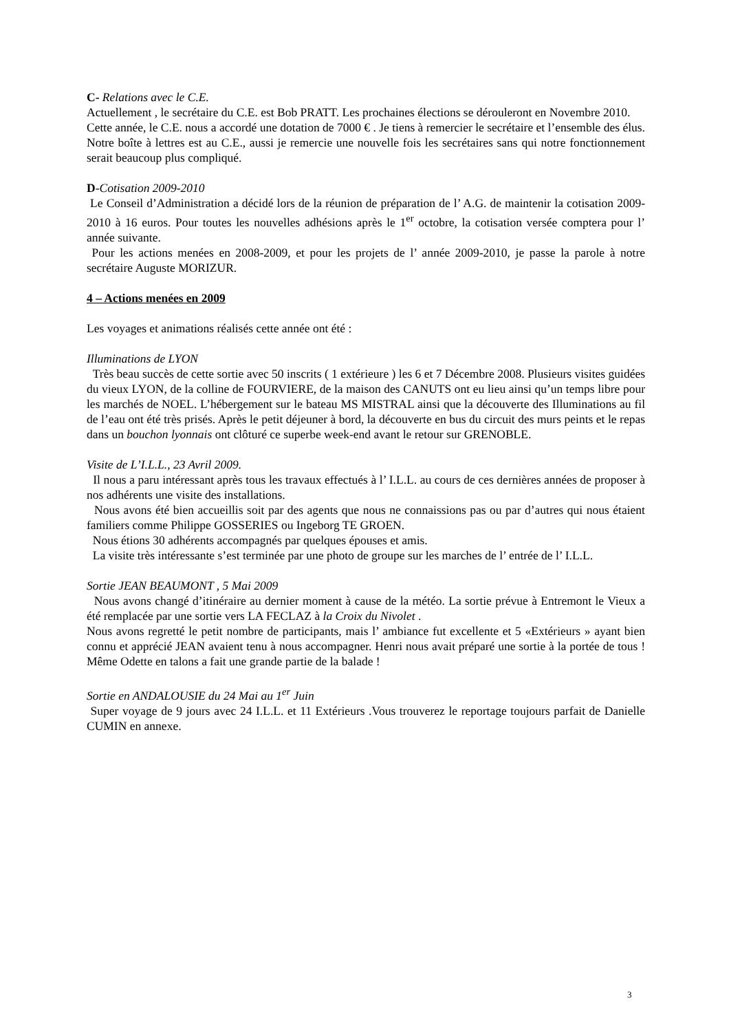C- Relations avec le C.E.
Actuellement , le secrétaire du C.E. est Bob PRATT. Les prochaines élections se dérouleront en Novembre 2010.
Cette année, le C.E. nous a accordé une dotation de 7000 € . Je tiens à remercier le secrétaire et l’ensemble des élus.
Notre boîte à lettres est au C.E., aussi je remercie une nouvelle fois les secrétaires sans qui notre fonctionnement serait beaucoup plus compliqué.
D-Cotisation 2009-2010
Le Conseil d’Administration a décidé lors de la réunion de préparation de l’ A.G. de maintenir la cotisation 2009-2010 à 16 euros. Pour toutes les nouvelles adhésions après le 1<sup>er</sup> octobre, la cotisation versée comptera pour l’ année suivante.
Pour les actions menées en 2008-2009, et pour les projets de l’ année 2009-2010, je passe la parole à notre secrétaire Auguste MORIZUR.
4 – Actions menées en 2009
Les voyages et animations réalisés cette année ont été :
Illuminations de LYON
Très beau succès de cette sortie avec 50 inscrits ( 1 extérieure ) les 6 et 7 Décembre 2008. Plusieurs visites guidées du vieux LYON, de la colline de FOURVIERE, de la maison des CANUTS ont eu lieu ainsi qu’un temps libre pour les marchés de NOEL. L’hébergement sur le bateau MS MISTRAL ainsi que la découverte des Illuminations au fil de l’eau ont été très prisés. Après le petit déjeuner à bord, la découverte en bus du circuit des murs peints et le repas dans un bouchon lyonnais ont clôturé ce superbe week-end avant le retour sur GRENOBLE.
Visite de L’I.L.L., 23 Avril 2009.
Il nous a paru intéressant après tous les travaux effectués à l’ I.L.L. au cours de ces dernières années de proposer à nos adhérents une visite des installations.
Nous avons été bien accueillis soit par des agents que nous ne connaissions pas ou par d’autres qui nous étaient familiers comme Philippe GOSSERIES ou Ingeborg TE GROEN.
Nous étions 30 adhérents accompagnés par quelques épouses et amis.
La visite très intéressante s’est terminée par une photo de groupe sur les marches de l’ entrée de l’ I.L.L.
Sortie JEAN BEAUMONT , 5 Mai 2009
Nous avons changé d’itinéraire au dernier moment à cause de la météo. La sortie prévue à Entremont le Vieux a été remplacée par une sortie vers LA FECLAZ à la Croix du Nivolet .
Nous avons regretté le petit nombre de participants, mais l’ ambiance fut excellente et 5 «Extérieurs » ayant bien connu et apprécié JEAN avaient tenu à nous accompagner. Henri nous avait préparé une sortie à la portée de tous ! Même Odette en talons a fait une grande partie de la balade !
Sortie en ANDALOUSIE du 24 Mai au 1<sup>er</sup> Juin
Super voyage de 9 jours avec 24 I.L.L. et 11 Extérieurs .Vous trouverez le reportage toujours parfait de Danielle CUMIN en annexe.
3